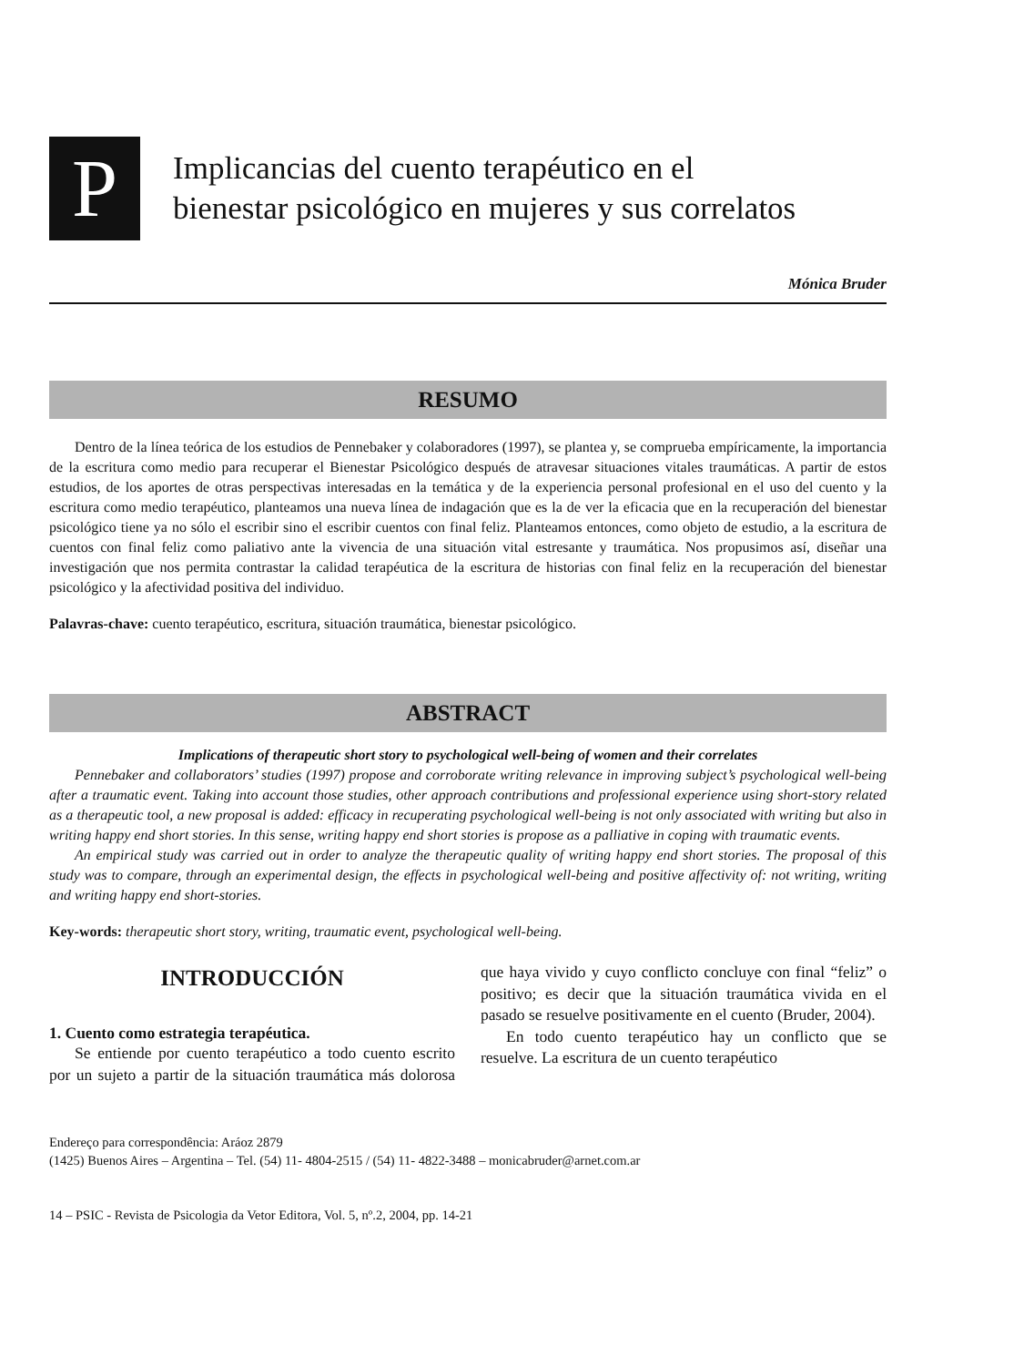P
Implicancias del cuento terapéutico en el
bienestar psicológico en mujeres y sus correlatos
Mónica Bruder
RESUMO
Dentro de la línea teórica de los estudios de Pennebaker y colaboradores (1997), se plantea y, se comprueba empíricamente, la importancia de la escritura como medio para recuperar el Bienestar Psicológico después de atravesar situaciones vitales traumáticas. A partir de estos estudios, de los aportes de otras perspectivas interesadas en la temática y de la experiencia personal profesional en el uso del cuento y la escritura como medio terapéutico, planteamos una nueva línea de indagación que es la de ver la eficacia que en la recuperación del bienestar psicológico tiene ya no sólo el escribir sino el escribir cuentos con final feliz. Planteamos entonces, como objeto de estudio, a la escritura de cuentos con final feliz como paliativo ante la vivencia de una situación vital estresante y traumática. Nos propusimos así, diseñar una investigación que nos permita contrastar la calidad terapéutica de la escritura de historias con final feliz en la recuperación del bienestar psicológico y la afectividad positiva del individuo.
Palavras-chave: cuento terapéutico, escritura, situación traumática, bienestar psicológico.
ABSTRACT
Implications of therapeutic short story to psychological well-being of women and their correlates
Pennebaker and collaborators’ studies (1997) propose and corroborate writing relevance in improving subject’s psychological well-being after a traumatic event. Taking into account those studies, other approach contributions and professional experience using short-story related as a therapeutic tool, a new proposal is added: efficacy in recuperating psychological well-being is not only associated with writing but also in writing happy end short stories. In this sense, writing happy end short stories is propose as a palliative in coping with traumatic events.
An empirical study was carried out in order to analyze the therapeutic quality of writing happy end short stories. The proposal of this study was to compare, through an experimental design, the effects in psychological well-being and positive affectivity of: not writing, writing and writing happy end short-stories.
Key-words: therapeutic short story, writing, traumatic event, psychological well-being.
INTRODUCCIÓN
1. Cuento como estrategia terapéutica.
Se entiende por cuento terapéutico a todo cuento escrito por un sujeto a partir de la situación traumática más dolorosa que haya vivido y cuyo conflicto concluye con final “feliz” o positivo; es decir que la situación traumática vivida en el pasado se resuelve positivamente en el cuento (Bruder, 2004).
En todo cuento terapéutico hay un conflicto que se resuelve. La escritura de un cuento terapéutico
Endereço para correspondência: Aráoz 2879
(1425) Buenos Aires – Argentina – Tel. (54) 11- 4804-2515 / (54) 11- 4822-3488 – monicabruder@arnet.com.ar
14 – PSIC - Revista de Psicologia da Vetor Editora, Vol. 5, nº.2, 2004, pp. 14-21